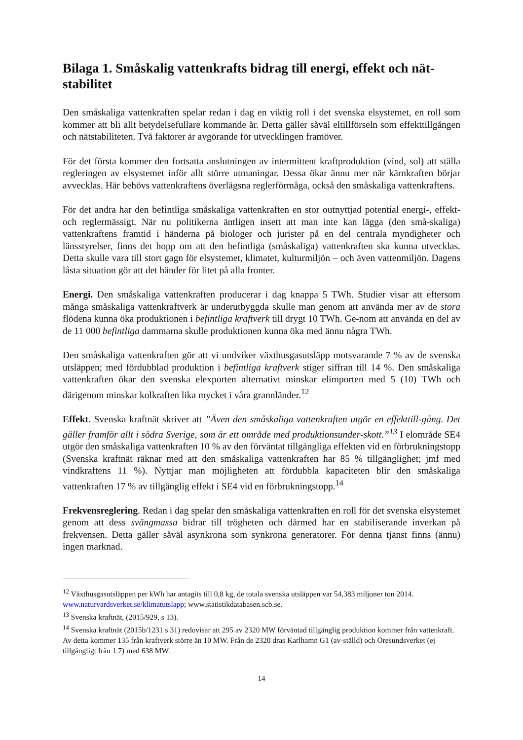Bilaga 1. Småskalig vattenkrafts bidrag till energi, effekt och nät-stabilitet
Den småskaliga vattenkraften spelar redan i dag en viktig roll i det svenska elsystemet, en roll som kommer att bli allt betydelsefullare kommande år. Detta gäller såväl eltillförseln som effekttillgången och nätstabiliteten. Två faktorer är avgörande för utvecklingen framöver.
För det första kommer den fortsatta anslutningen av intermittent kraftproduktion (vind, sol) att ställa regleringen av elsystemet inför allt större utmaningar. Dessa ökar ännu mer när kärnkraften börjar avvecklas. Här behövs vattenkraftens överlägsna reglerförmåga, också den småskaliga vattenkraftens.
För det andra har den befintliga småskaliga vattenkraften en stor outnyttjad potential energi-, effekt- och reglermässigt. När nu politikerna äntligen insett att man inte kan lägga (den små-skaliga) vattenkraftens framtid i händerna på biologer och jurister på en del centrala myndigheter och länsstyrelser, finns det hopp om att den befintliga (småskaliga) vattenkraften ska kunna utvecklas. Detta skulle vara till stort gagn för elsystemet, klimatet, kulturmiljön – och även vattenmiljön. Dagens låsta situation gör att det händer för litet på alla fronter.
Energi. Den småskaliga vattenkraften producerar i dag knappa 5 TWh. Studier visar att eftersom många småskaliga vattenkraftverk är underutbyggda skulle man genom att använda mer av de stora flödena kunna öka produktionen i befintliga kraftverk till drygt 10 TWh. Ge-nom att använda en del av de 11 000 befintliga dammarna skulle produktionen kunna öka med ännu några TWh.
Den småskaliga vattenkraften gör att vi undviker växthusgasutsläpp motsvarande 7 % av de svenska utsläppen; med fördubblad produktion i befintliga kraftverk stiger siffran till 14 %. Den småskaliga vattenkraften ökar den svenska elexporten alternativt minskar elimporten med 5 (10) TWh och därigenom minskar kolkraften lika mycket i våra grannländer.<sup>12</sup>
Effekt. Svenska kraftnät skriver att ”Även den småskaliga vattenkraften utgör en effekttill-gång. Det gäller framför allt i södra Sverige, som är ett område med produktionsunder-skott.”<sup>13</sup> I elområde SE4 utgör den småskaliga vattenkraften 10 % av den förväntat tillgängliga effekten vid en förbrukningstopp (Svenska kraftnät räknar med att den småskaliga vattenkraften har 85 % tillgänglighet; jmf med vindkraftens 11 %). Nyttjar man möjligheten att fördubbla kapaciteten blir den småskaliga vattenkraften 17 % av tillgänglig effekt i SE4 vid en förbrukningstopp.<sup>14</sup>
Frekvensreglering. Redan i dag spelar den småskaliga vattenkraften en roll för det svenska elsystemet genom att dess svängmassa bidrar till trögheten och därmed har en stabiliserande inverkan på frekvensen. Detta gäller såväl asynkrona som synkrona generatorer. För denna tjänst finns (ännu) ingen marknad.
<sup>12</sup> Växthusgasutsläppen per kWh har antagits till 0,8 kg, de totala svenska utsläppen var 54,383 miljoner ton 2014. www.naturvardsverket.se/klimatutslapp; www.statistikdatabasen.scb.se.
<sup>13</sup> Svenska kraftnät, (2015/929, s 13).
<sup>14</sup> Svenska kraftnät (2015b/1231 s 31) redovisar att 295 av 2320 MW förväntad tillgänglig produktion kommer från vattenkraft. Av detta kommer 135 från kraftverk större än 10 MW. Från de 2320 dras Karlhamn G1 (av-ställd) och Öresundsverket (ej tillgängligt från 1.7) med 638 MW.
14